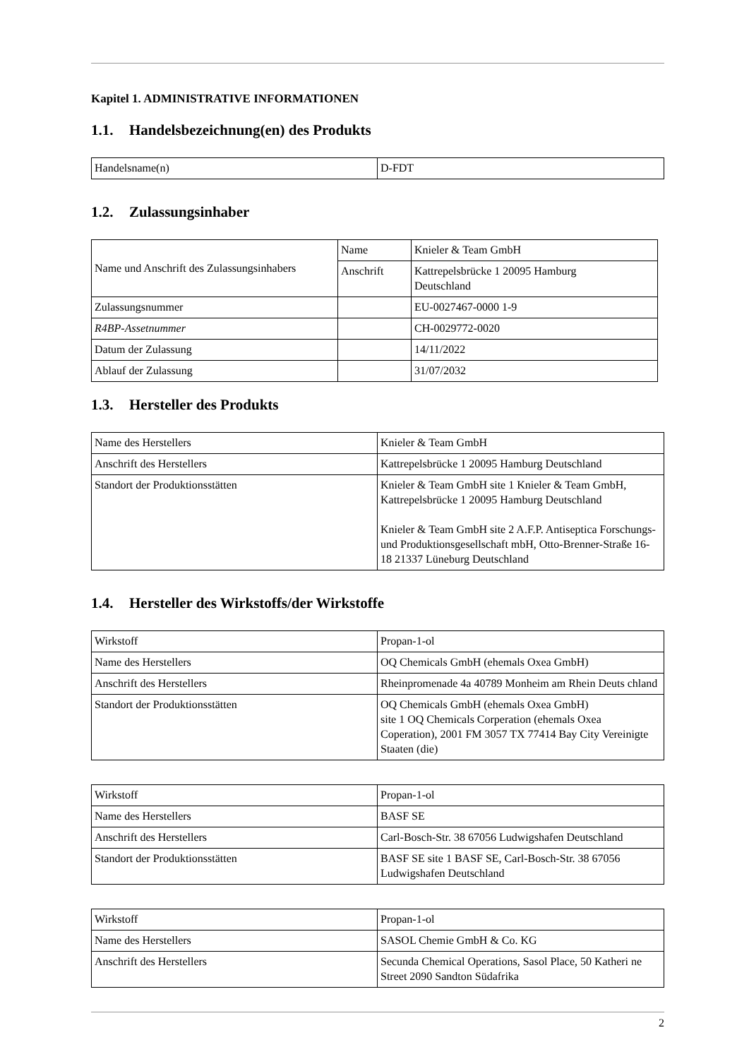Kapitel 1. ADMINISTRATIVE INFORMATIONEN
1.1. Handelsbezeichnung(en) des Produkts
| Handelsname(n) | D-FDT |
1.2. Zulassungsinhaber
| Name und Anschrift des Zulassungsinhabers | Name | Knieler & Team GmbH |
| | Anschrift | Kattrepelsbrücke 1 20095 Hamburg Deutschland |
| Zulassungsnummer | | EU-0027467-0000 1-9 |
| R4BP-Assetnummer | | CH-0029772-0020 |
| Datum der Zulassung | | 14/11/2022 |
| Ablauf der Zulassung | | 31/07/2032 |
1.3. Hersteller des Produkts
| Name des Herstellers | Knieler & Team GmbH |
| Anschrift des Herstellers | Kattrepelsbrücke 1 20095 Hamburg Deutschland |
| Standort der Produktionsstätten | Knieler & Team GmbH site 1 Knieler & Team GmbH, Kattrepelsbrücke 1 20095 Hamburg Deutschland Knieler & Team GmbH site 2 A.F.P. Antiseptica Forschungs- und Produktionsgesellschaft mbH, Otto-Brenner-Straße 16-18 21337 Lüneburg Deutschland |
1.4. Hersteller des Wirkstoffs/der Wirkstoffe
| Wirkstoff | Propan-1-ol |
| Name des Herstellers | OQ Chemicals GmbH (ehemals Oxea GmbH) |
| Anschrift des Herstellers | Rheinpromenade 4a 40789 Monheim am Rhein Deuts chland |
| Standort der Produktionsstätten | OQ Chemicals GmbH (ehemals Oxea GmbH) site 1 OQ Chemicals Corperation (ehemals Oxea Coperation), 2001 FM 3057 TX 77414 Bay City Vereinigte Staaten (die) |
| Wirkstoff | Propan-1-ol |
| Name des Herstellers | BASF SE |
| Anschrift des Herstellers | Carl-Bosch-Str. 38 67056 Ludwigshafen Deutschland |
| Standort der Produktionsstätten | BASF SE site 1 BASF SE, Carl-Bosch-Str. 38 67056 Ludwigshafen Deutschland |
| Wirkstoff | Propan-1-ol |
| Name des Herstellers | SASOL Chemie GmbH & Co. KG |
| Anschrift des Herstellers | Secunda Chemical Operations, Sasol Place, 50 Katheri ne Street 2090 Sandton Südafrika |
2